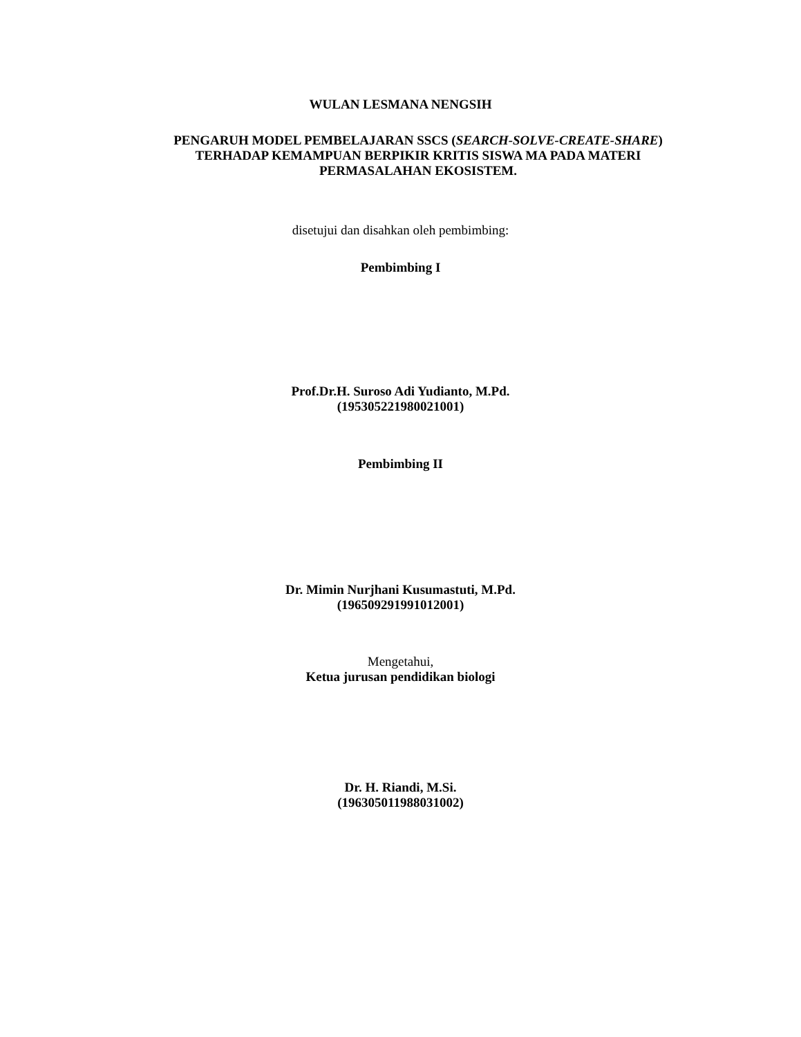WULAN LESMANA NENGSIH
PENGARUH MODEL PEMBELAJARAN SSCS (SEARCH-SOLVE-CREATE-SHARE) TERHADAP KEMAMPUAN BERPIKIR KRITIS SISWA MA PADA MATERI PERMASALAHAN EKOSISTEM.
disetujui dan disahkan oleh pembimbing:
Pembimbing I
Prof.Dr.H. Suroso Adi Yudianto, M.Pd.
(195305221980021001)
Pembimbing II
Dr. Mimin Nurjhani Kusumastuti, M.Pd.
(196509291991012001)
Mengetahui,
Ketua jurusan pendidikan biologi
Dr. H. Riandi, M.Si.
(196305011988031002)